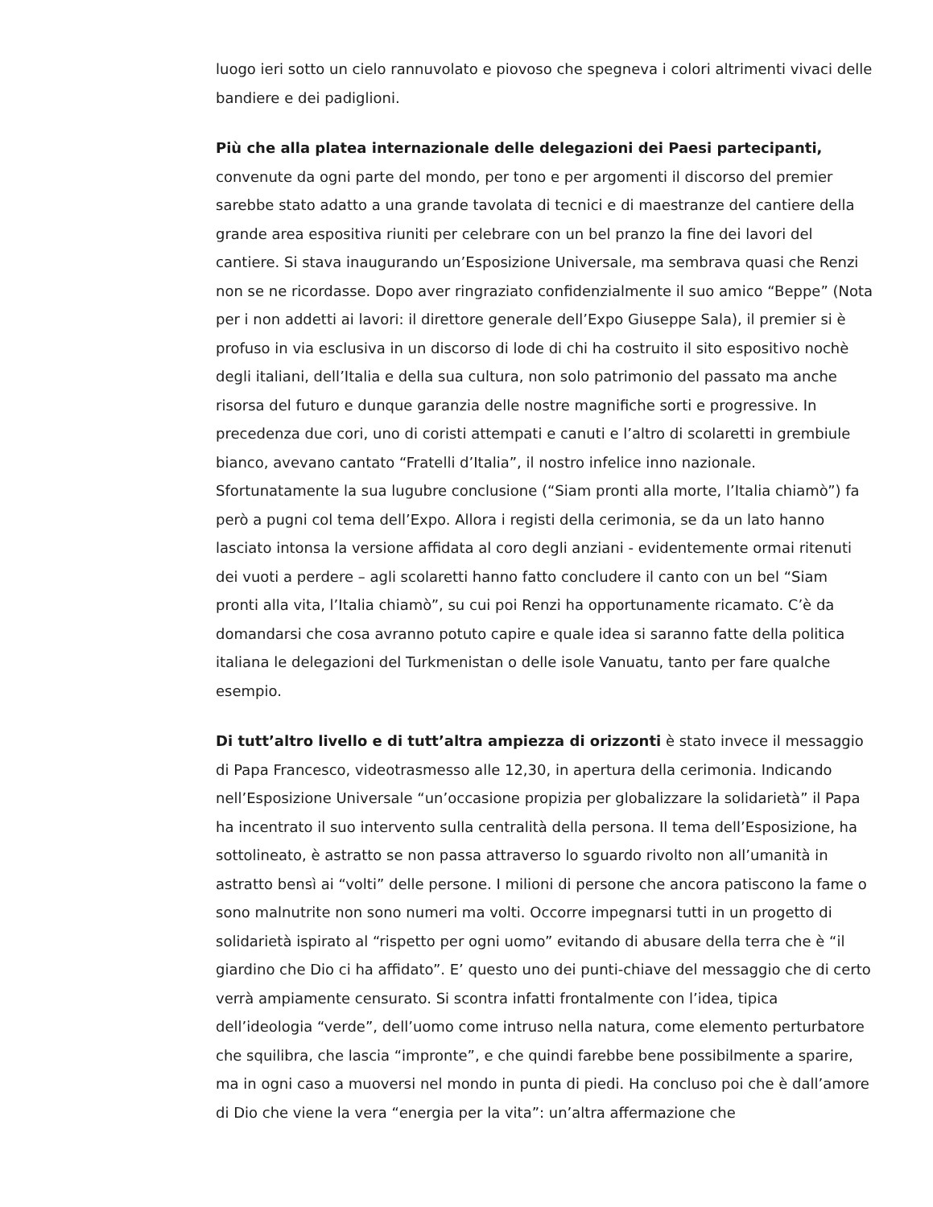luogo ieri sotto un cielo rannuvolato e piovoso che spegneva i colori altrimenti vivaci delle bandiere e dei padiglioni.
Più che alla platea internazionale delle delegazioni dei Paesi partecipanti, convenute da ogni parte del mondo, per tono e per argomenti il discorso del premier sarebbe stato adatto a una grande tavolata di tecnici e di maestranze del cantiere della grande area espositiva riuniti per celebrare con un bel pranzo la fine dei lavori del cantiere. Si stava inaugurando un’Esposizione Universale, ma sembrava quasi che Renzi non se ne ricordasse. Dopo aver ringraziato confidenzialmente il suo amico “Beppe” (Nota per i non addetti ai lavori: il direttore generale dell’Expo Giuseppe Sala), il premier si è profuso in via esclusiva in un discorso di lode di chi ha costruito il sito espositivo nochè degli italiani, dell’Italia e della sua cultura, non solo patrimonio del passato ma anche risorsa del futuro e dunque garanzia delle nostre magnifiche sorti e progressive. In precedenza due cori, uno di coristi attempati e canuti e l’altro di scolaretti in grembiule bianco, avevano cantato “Fratelli d’Italia”, il nostro infelice inno nazionale. Sfortunatamente la sua lugubre conclusione (“Siam pronti alla morte, l’Italia chiamò”) fa però a pugni col tema dell’Expo. Allora i registi della cerimonia, se da un lato hanno lasciato intonsa la versione affidata al coro degli anziani - evidentemente ormai ritenuti dei vuoti a perdere – agli scolaretti hanno fatto concludere il canto con un bel “Siam pronti alla vita, l’Italia chiamò”, su cui poi Renzi ha opportunamente ricamato. C’è da domandarsi che cosa avranno potuto capire e quale idea si saranno fatte della politica italiana le delegazioni del Turkmenistan o delle isole Vanuatu, tanto per fare qualche esempio.
Di tutt’altro livello e di tutt’altra ampiezza di orizzonti è stato invece il messaggio di Papa Francesco, videotrasmesso alle 12,30, in apertura della cerimonia. Indicando nell’Esposizione Universale “un’occasione propizia per globalizzare la solidarietà” il Papa ha incentrato il suo intervento sulla centralità della persona. Il tema dell’Esposizione, ha sottolineato, è astratto se non passa attraverso lo sguardo rivolto non all’umanità in astratto bensì ai “volti” delle persone. I milioni di persone che ancora patiscono la fame o sono malnutrite non sono numeri ma volti. Occorre impegnarsi tutti in un progetto di solidarietà ispirato al “rispetto per ogni uomo” evitando di abusare della terra che è “il giardino che Dio ci ha affidato”. E’ questo uno dei punti-chiave del messaggio che di certo verrà ampiamente censurato. Si scontra infatti frontalmente con l’idea, tipica dell’ideologia “verde”, dell’uomo come intruso nella natura, come elemento perturbatore che squilibra, che lascia “impronte”, e che quindi farebbe bene possibilmente a sparire, ma in ogni caso a muoversi nel mondo in punta di piedi. Ha concluso poi che è dall’amore di Dio che viene la vera “energia per la vita”: un’altra affermazione che